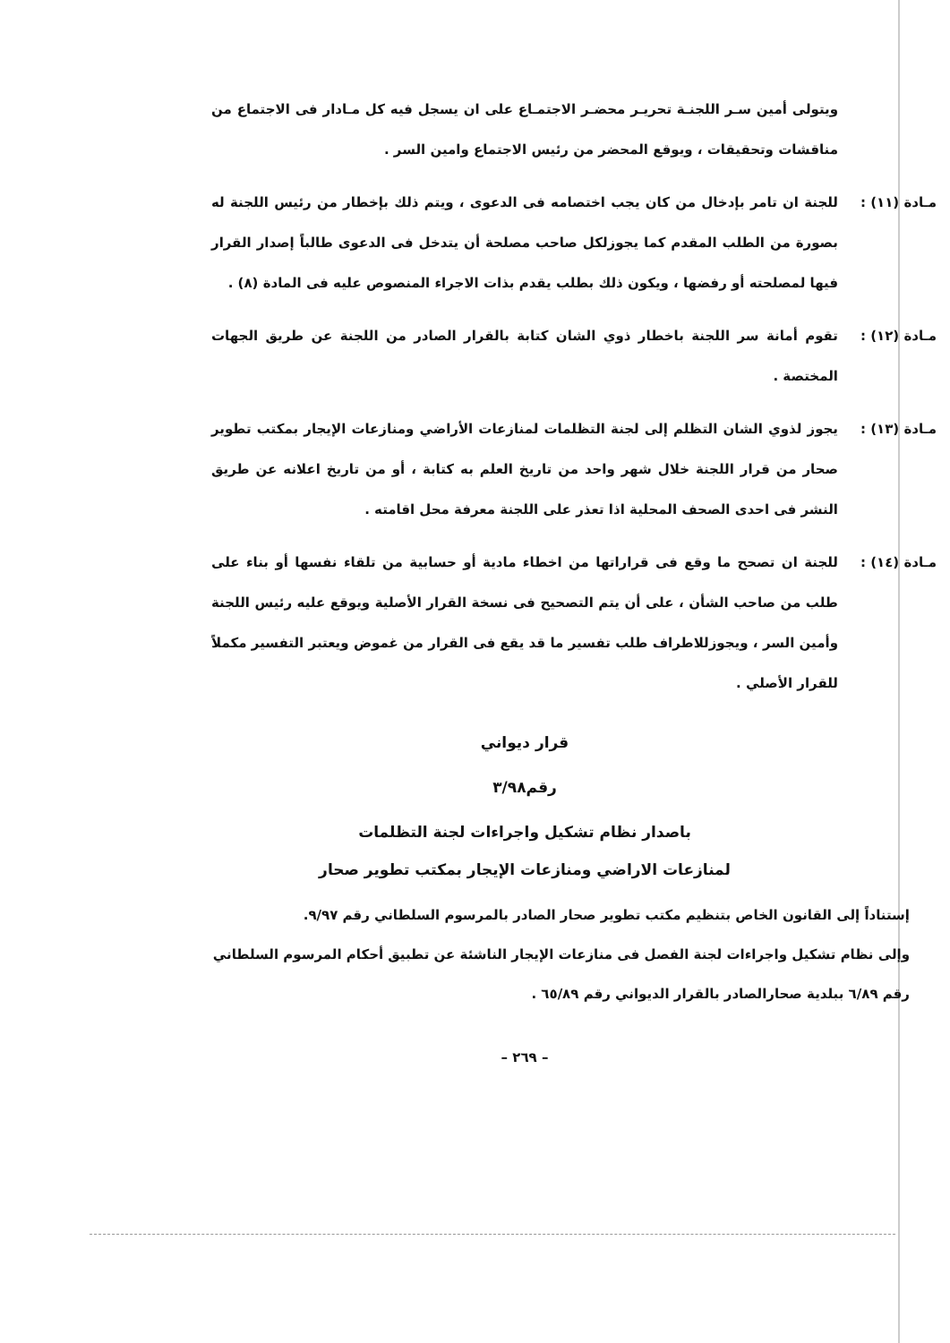ويتولى أمين سـر اللجنـة تحريـر محضـر الاجتمـاع على ان يسجل فيه كل مـادار فى الاجتماع من مناقشات وتحقيقات ، ويوقع المحضر من رئيس الاجتماع وامين السر .
مـادة (١١) : للجنة ان تامر بإدخال من كان يجب اختصامه فى الدعوى ، ويتم ذلك بإخطار من رئيس اللجنة له بصورة من الطلب المقدم كما يجوزلكل صاحب مصلحة أن يتدخل فى الدعوى طالباً إصدار القرار فيها لمصلحته أو رفضها ، ويكون ذلك بطلب يقدم بذات الاجراء المنصوص عليه فى المادة (٨) .
مـادة (١٢) : تقوم أمانة سر اللجنة باخطار ذوي الشان كتابة بالقرار الصادر من اللجنة عن طريق الجهات المختصة .
مـادة (١٣) : يجوز لذوي الشان التظلم إلى لجنة التظلمات لمنازعات الأراضي ومنازعات الإيجار بمكتب تطوير صحار من قرار اللجنة خلال شهر واحد من تاريخ العلم به كتابة ، أو من تاريخ اعلانه عن طريق النشر فى احدى الصحف المحلية اذا تعذر على اللجنة معرفة محل اقامته .
مـادة (١٤) : للجنة ان تصحح ما وقع فى قراراتها من اخطاء مادية أو حسابية من تلقاء نفسها أو بناء على طلب من صاحب الشأن ، على أن يتم التصحيح فى نسخة القرار الأصلية ويوقع عليه رئيس اللجنة وأمين السر ، ويجوزللاطراف طلب تفسير ما قد يقع فى القرار من غموض ويعتبر التفسير مكملاً للقرار الأصلي .
قرار ديواني
رقم٣/٩٨
باصدار نظام تشكيل واجراءات لجنة التظلمات
لمنازعات الاراضي ومنازعات الإيجار بمكتب تطوير صحار
إستناداً إلى القانون الخاص بتنظيم مكتب تطوير صحار الصادر بالمرسوم السلطاني رقم ٩/٩٧.
وإلى نظام تشكيل واجراءات لجنة الفصل فى منازعات الإيجار الناشئة عن تطبيق أحكام المرسوم السلطاني رقم ٦/٨٩ ببلدية صحارالصادر بالقرار الديواني رقم ٦٥/٨٩ .
– ٢٦٩ –